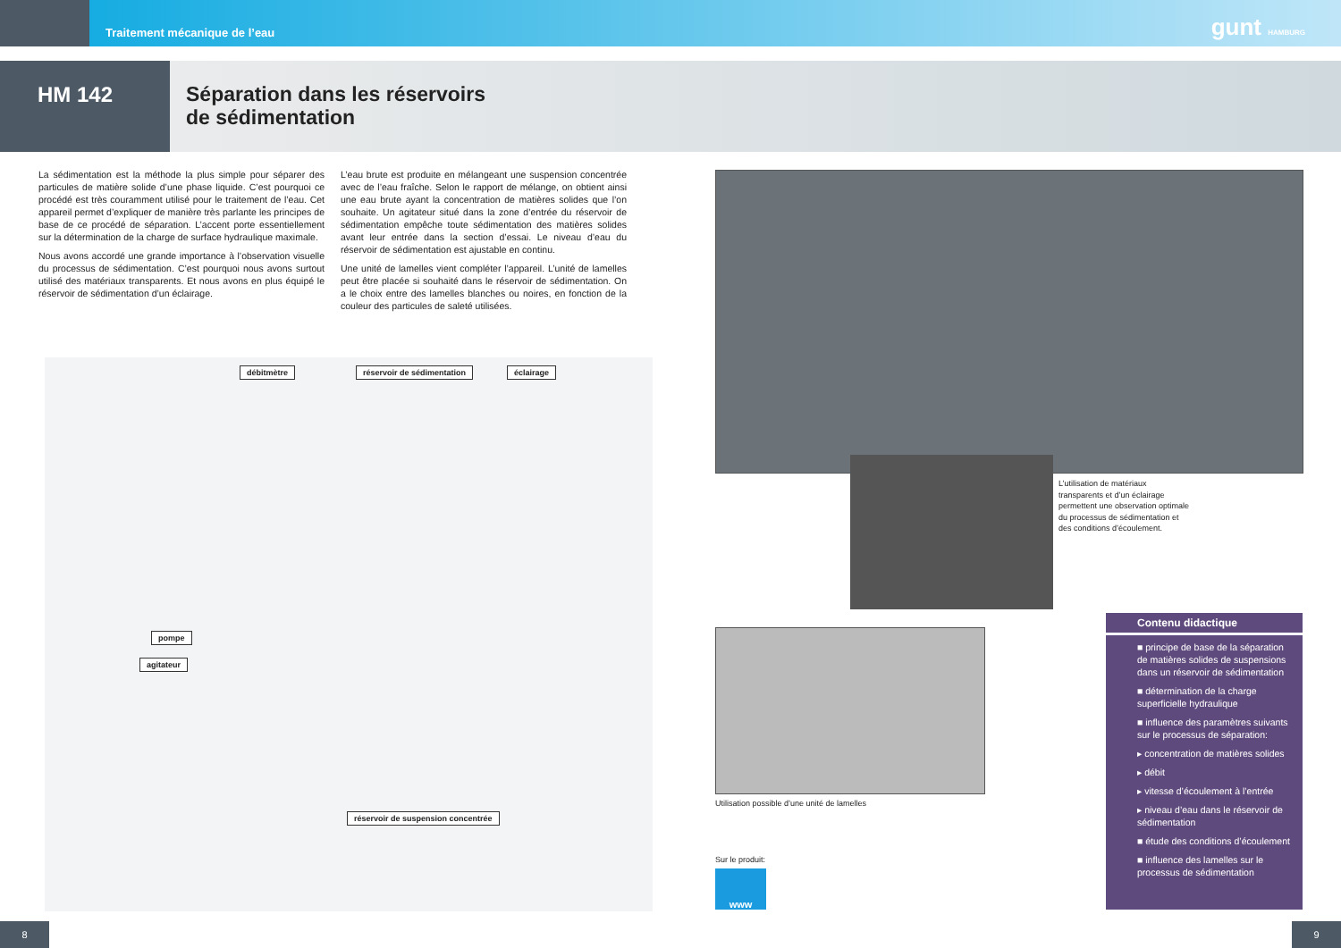Traitement mécanique de l’eau
gunt HAMBURG
HM 142
Séparation dans les réservoirs
de sédimentation
La sédimentation est la méthode la plus simple pour séparer des particules de matière solide d’une phase liquide. C’est pourquoi ce procédé est très couramment utilisé pour le traitement de l’eau. Cet appareil permet d’expliquer de manière très parlante les principes de base de ce procédé de séparation. L’accent porte essentiellement sur la détermination de la charge de surface hydraulique maximale.
Nous avons accordé une grande importance à l’observation visuelle du processus de sédimentation. C’est pourquoi nous avons surtout utilisé des matériaux transparents. Et nous avons en plus équipé le réservoir de sédimentation d’un éclairage.
L’eau brute est produite en mélangeant une suspension concentrée avec de l’eau fraîche. Selon le rapport de mélange, on obtient ainsi une eau brute ayant la concentration de matières solides que l’on souhaite. Un agitateur situé dans la zone d’entrée du réservoir de sédimentation empêche toute sédimentation des matières solides avant leur entrée dans la section d’essai. Le niveau d’eau du réservoir de sédimentation est ajustable en continu.
Une unité de lamelles vient compléter l’appareil. L’unité de lamelles peut être placée si souhaité dans le réservoir de sédimentation. On a le choix entre des lamelles blanches ou noires, en fonction de la couleur des particules de saleté utilisées.
débitmètre réservoir de sédimentation éclairage
pompe
agitateur
réservoir de suspension concentrée
L’utilisation de matériaux transparents et d’un éclairage permettent une observation optimale du processus de sédimentation et des conditions d’écoulement.
Utilisation possible d’une unité de lamelles
Sur le produit:
www
Contenu didactique
■ principe de base de la séparation de matières solides de suspensions dans un réservoir de sédimentation
■ détermination de la charge superficielle hydraulique
■ influence des paramètres suivants sur le processus de séparation:
▸ concentration de matières solides
▸ débit
▸ vitesse d’écoulement à l’entrée
▸ niveau d’eau dans le réservoir de sédimentation
■ étude des conditions d’écoulement
■ influence des lamelles sur le processus de sédimentation
8 9